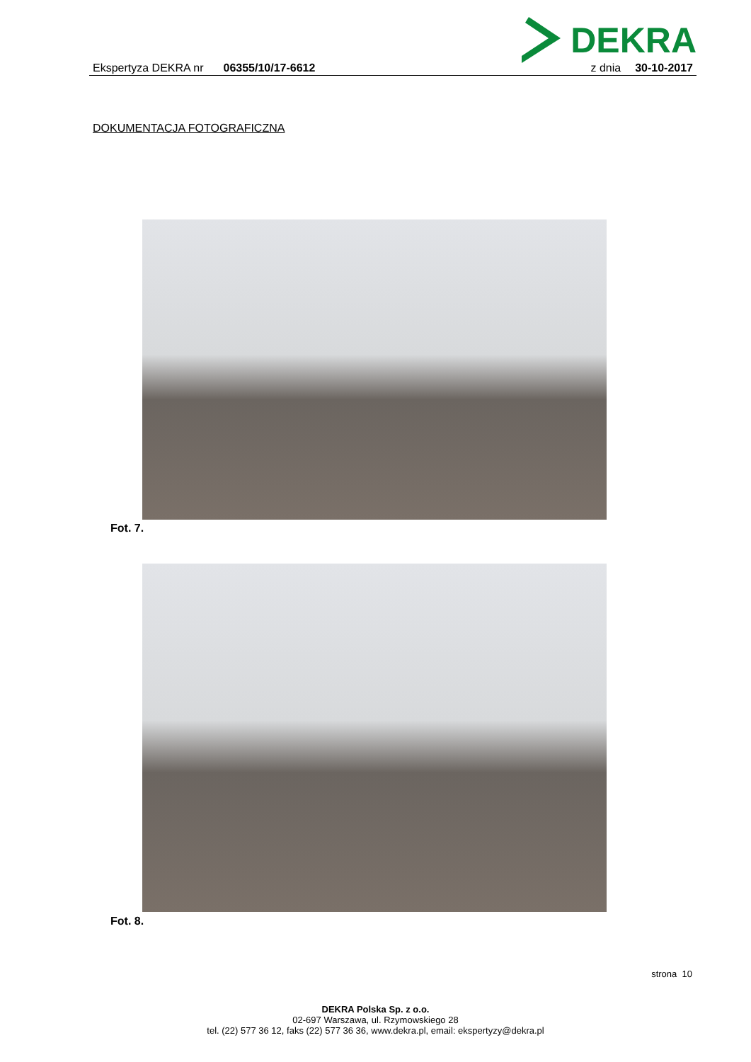DEKRA
Ekspertyza DEKRA nr 06355/10/17-6612 z dnia 30-10-2017
DOKUMENTACJA FOTOGRAFICZNA
Fot. 7.
Fot. 8.
strona 10
DEKRA Polska Sp. z o.o.
02-697 Warszawa, ul. Rzymowskiego 28
tel. (22) 577 36 12, faks (22) 577 36 36, www.dekra.pl, email: ekspertyzy@dekra.pl